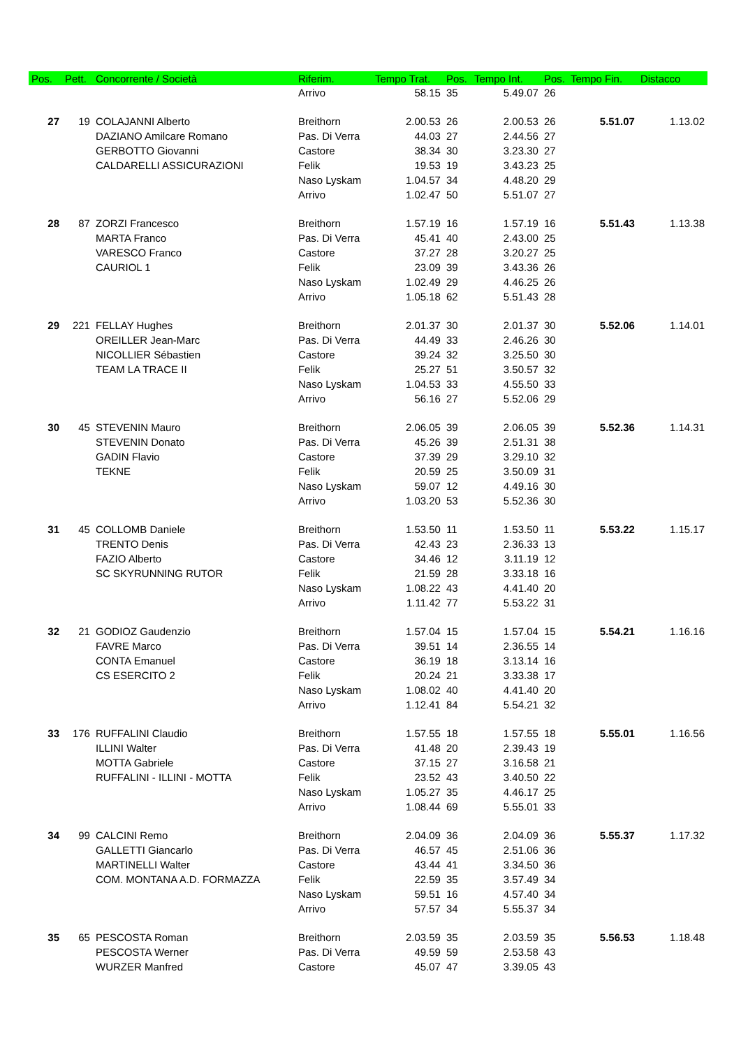| Pos. | Pett. | Concorrente / Società | Riferim. | Tempo Trat. | Pos. | Tempo Int. | Pos. | Tempo Fin. | Distacco |
| --- | --- | --- | --- | --- | --- | --- | --- | --- | --- |
| | | | Arrivo | 58.15 | 35 | 5.49.07 | 26 | | |
| 27 | 19 | COLAJANNI Alberto | Breithorn | 2.00.53 | 26 | 2.00.53 | 26 | 5.51.07 | 1.13.02 |
| | | DAZIANO Amilcare Romano | Pas. Di Verra | 44.03 | 27 | 2.44.56 | 27 | | |
| | | GERBOTTO Giovanni | Castore | 38.34 | 30 | 3.23.30 | 27 | | |
| | | CALDARELLI ASSICURAZIONI | Felik | 19.53 | 19 | 3.43.23 | 25 | | |
| | | | Naso Lyskam | 1.04.57 | 34 | 4.48.20 | 29 | | |
| | | | Arrivo | 1.02.47 | 50 | 5.51.07 | 27 | | |
| 28 | 87 | ZORZI Francesco | Breithorn | 1.57.19 | 16 | 1.57.19 | 16 | 5.51.43 | 1.13.38 |
| | | MARTA Franco | Pas. Di Verra | 45.41 | 40 | 2.43.00 | 25 | | |
| | | VARESCO Franco | Castore | 37.27 | 28 | 3.20.27 | 25 | | |
| | | CAURIOL 1 | Felik | 23.09 | 39 | 3.43.36 | 26 | | |
| | | | Naso Lyskam | 1.02.49 | 29 | 4.46.25 | 26 | | |
| | | | Arrivo | 1.05.18 | 62 | 5.51.43 | 28 | | |
| 29 | 221 | FELLAY Hughes | Breithorn | 2.01.37 | 30 | 2.01.37 | 30 | 5.52.06 | 1.14.01 |
| | | OREILLER Jean-Marc | Pas. Di Verra | 44.49 | 33 | 2.46.26 | 30 | | |
| | | NICOLLIER Sébastien | Castore | 39.24 | 32 | 3.25.50 | 30 | | |
| | | TEAM LA TRACE II | Felik | 25.27 | 51 | 3.50.57 | 32 | | |
| | | | Naso Lyskam | 1.04.53 | 33 | 4.55.50 | 33 | | |
| | | | Arrivo | 56.16 | 27 | 5.52.06 | 29 | | |
| 30 | 45 | STEVENIN Mauro | Breithorn | 2.06.05 | 39 | 2.06.05 | 39 | 5.52.36 | 1.14.31 |
| | | STEVENIN Donato | Pas. Di Verra | 45.26 | 39 | 2.51.31 | 38 | | |
| | | GADIN Flavio | Castore | 37.39 | 29 | 3.29.10 | 32 | | |
| | | TEKNE | Felik | 20.59 | 25 | 3.50.09 | 31 | | |
| | | | Naso Lyskam | 59.07 | 12 | 4.49.16 | 30 | | |
| | | | Arrivo | 1.03.20 | 53 | 5.52.36 | 30 | | |
| 31 | 45 | COLLOMB Daniele | Breithorn | 1.53.50 | 11 | 1.53.50 | 11 | 5.53.22 | 1.15.17 |
| | | TRENTO Denis | Pas. Di Verra | 42.43 | 23 | 2.36.33 | 13 | | |
| | | FAZIO Alberto | Castore | 34.46 | 12 | 3.11.19 | 12 | | |
| | | SC SKYRUNNING RUTOR | Felik | 21.59 | 28 | 3.33.18 | 16 | | |
| | | | Naso Lyskam | 1.08.22 | 43 | 4.41.40 | 20 | | |
| | | | Arrivo | 1.11.42 | 77 | 5.53.22 | 31 | | |
| 32 | 21 | GODIOZ Gaudenzio | Breithorn | 1.57.04 | 15 | 1.57.04 | 15 | 5.54.21 | 1.16.16 |
| | | FAVRE Marco | Pas. Di Verra | 39.51 | 14 | 2.36.55 | 14 | | |
| | | CONTA Emanuel | Castore | 36.19 | 18 | 3.13.14 | 16 | | |
| | | CS ESERCITO 2 | Felik | 20.24 | 21 | 3.33.38 | 17 | | |
| | | | Naso Lyskam | 1.08.02 | 40 | 4.41.40 | 20 | | |
| | | | Arrivo | 1.12.41 | 84 | 5.54.21 | 32 | | |
| 33 | 176 | RUFFALINI Claudio | Breithorn | 1.57.55 | 18 | 1.57.55 | 18 | 5.55.01 | 1.16.56 |
| | | ILLINI Walter | Pas. Di Verra | 41.48 | 20 | 2.39.43 | 19 | | |
| | | MOTTA Gabriele | Castore | 37.15 | 27 | 3.16.58 | 21 | | |
| | | RUFFALINI - ILLINI - MOTTA | Felik | 23.52 | 43 | 3.40.50 | 22 | | |
| | | | Naso Lyskam | 1.05.27 | 35 | 4.46.17 | 25 | | |
| | | | Arrivo | 1.08.44 | 69 | 5.55.01 | 33 | | |
| 34 | 99 | CALCINI Remo | Breithorn | 2.04.09 | 36 | 2.04.09 | 36 | 5.55.37 | 1.17.32 |
| | | GALLETTI Giancarlo | Pas. Di Verra | 46.57 | 45 | 2.51.06 | 36 | | |
| | | MARTINELLI Walter | Castore | 43.44 | 41 | 3.34.50 | 36 | | |
| | | COM. MONTANA A.D. FORMAZZA | Felik | 22.59 | 35 | 3.57.49 | 34 | | |
| | | | Naso Lyskam | 59.51 | 16 | 4.57.40 | 34 | | |
| | | | Arrivo | 57.57 | 34 | 5.55.37 | 34 | | |
| 35 | 65 | PESCOSTA Roman | Breithorn | 2.03.59 | 35 | 2.03.59 | 35 | 5.56.53 | 1.18.48 |
| | | PESCOSTA Werner | Pas. Di Verra | 49.59 | 59 | 2.53.58 | 43 | | |
| | | WURZER Manfred | Castore | 45.07 | 47 | 3.39.05 | 43 | | |